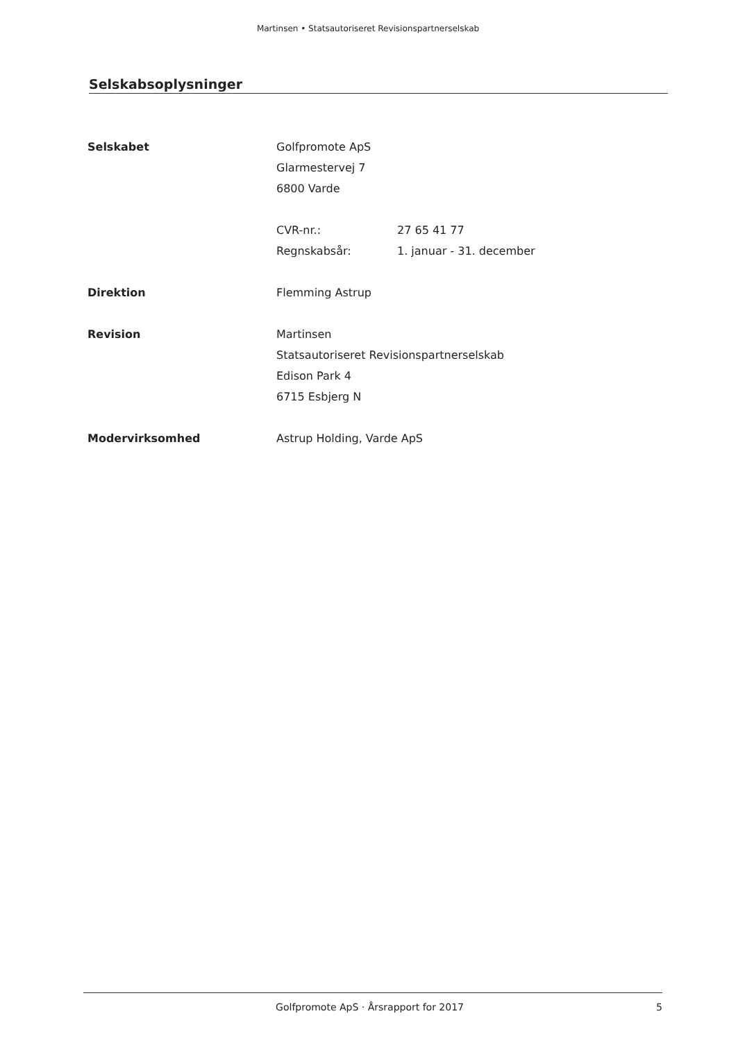Martinsen • Statsautoriseret Revisionspartnerselskab
Selskabsoplysninger
Selskabet Golfpromote ApS
Glarmestervej 7
6800 Varde
CVR-nr.: 27 65 41 77
Regnskabsår: 1. januar - 31. december
Direktion Flemming Astrup
Revision Martinsen
Statsautoriseret Revisionspartnerselskab
Edison Park 4
6715 Esbjerg N
Modervirksomhed Astrup Holding, Varde ApS
Golfpromote ApS · Årsrapport for 2017
5